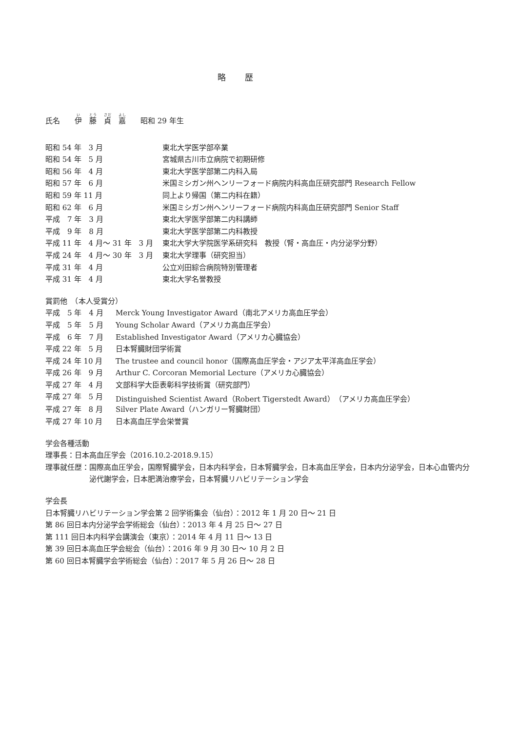略 歴
氏名　　伊　藤　貞　嘉　　昭和 29 年生
| 昭和 54 年 3 月 | 東北大学医学部卒業 |
| 昭和 54 年 5 月 | 宮城県古川市立病院で初期研修 |
| 昭和 56 年 4 月 | 東北大学医学部第二内科入局 |
| 昭和 57 年 6 月 | 米国ミシガン州ヘンリーフォード病院内科高血圧研究部門 Research Fellow |
| 昭和 59 年 11 月 | 同上より帰国（第二内科在籍） |
| 昭和 62 年 6 月 | 米国ミシガン州ヘンリーフォード病院内科高血圧研究部門 Senior Staff |
| 平成 7 年 3 月 | 東北大学医学部第二内科講師 |
| 平成 9 年 8 月 | 東北大学医学部第二内科教授 |
| 平成 11 年 4 月～ 31 年 3 月 | 東北大学大学院医学系研究科 教授（腎・高血圧・内分泌学分野） |
| 平成 24 年 4 月～ 30 年 3 月 | 東北大学理事（研究担当） |
| 平成 31 年 4 月 | 公立刈田綜合病院特別管理者 |
| 平成 31 年 4 月 | 東北大学名誉教授 |
賞罰他　（本人受賞分）
| 平成 5 年 4 月 | Merck Young Investigator Award（南北アメリカ高血圧学会） |
| 平成 5 年 5 月 | Young Scholar Award（アメリカ高血圧学会） |
| 平成 6 年 7 月 | Established Investigator Award（アメリカ心臓協会） |
| 平成 22 年 5 月 | 日本腎臓財団学術賞 |
| 平成 24 年 10 月 | The trustee and council honor（国際高血圧学会・アジア太平洋高血圧学会） |
| 平成 26 年 9 月 | Arthur C. Corcoran Memorial Lecture（アメリカ心臓協会） |
| 平成 27 年 4 月 | 文部科学大臣表彰科学技術賞（研究部門） |
| 平成 27 年 5 月 | Distinguished Scientist Award（Robert Tigerstedt Award）（アメリカ高血圧学会） |
| 平成 27 年 8 月 | Silver Plate Award（ハンガリー腎臓財団） |
| 平成 27 年 10 月 | 日本高血圧学会栄誉賞 |
学会各種活動
理事長：日本高血圧学会（2016.10.2-2018.9.15）
| 理事就任歴： | 国際高血圧学会，国際腎臓学会，日本内科学会，日本腎臓学会，日本高血圧学会，日本内分泌学会，日本心血管内分泌代謝学会，日本肥満治療学会，日本腎臓リハビリテーション学会 |
学会長
日本腎臓リハビリテーション学会第 2 回学術集会（仙台）：2012 年 1 月 20 日～ 21 日
第 86 回日本内分泌学会学術総会（仙台）：2013 年 4 月 25 日～ 27 日
第 111 回日本内科学会講演会（東京）：2014 年 4 月 11 日～ 13 日
第 39 回日本高血圧学会総会（仙台）：2016 年 9 月 30 日～ 10 月 2 日
第 60 回日本腎臓学会学術総会（仙台）：2017 年 5 月 26 日～ 28 日